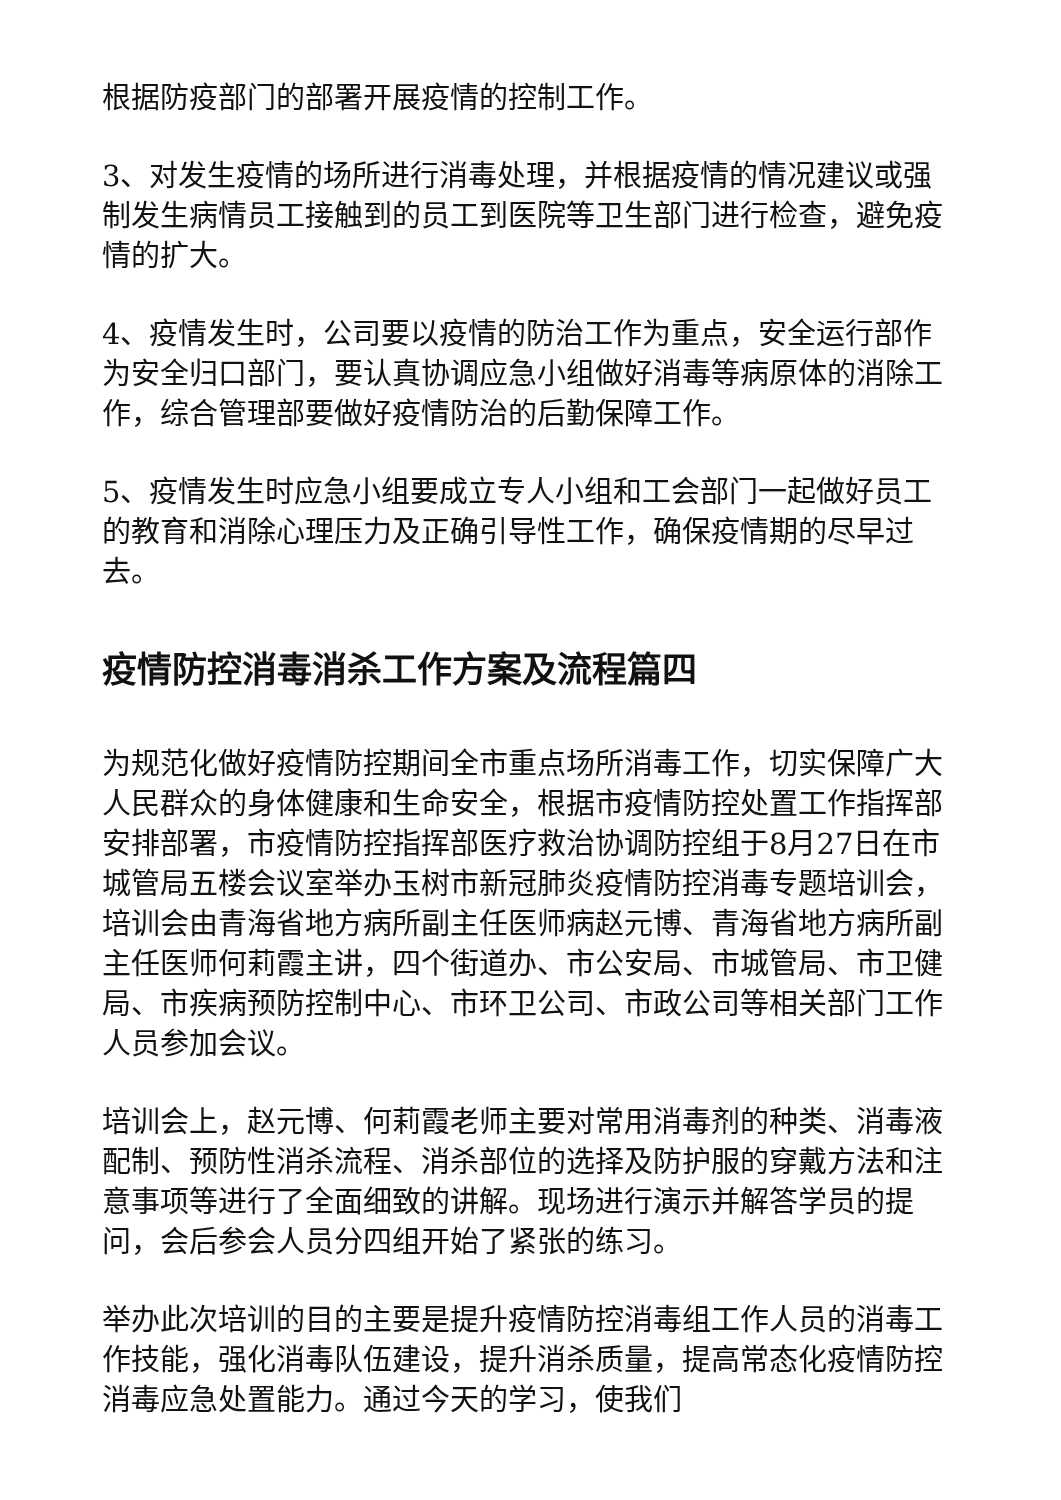根据防疫部门的部署开展疫情的控制工作。
3、对发生疫情的场所进行消毒处理，并根据疫情的情况建议或强制发生病情员工接触到的员工到医院等卫生部门进行检查，避免疫情的扩大。
4、疫情发生时，公司要以疫情的防治工作为重点，安全运行部作为安全归口部门，要认真协调应急小组做好消毒等病原体的消除工作，综合管理部要做好疫情防治的后勤保障工作。
5、疫情发生时应急小组要成立专人小组和工会部门一起做好员工的教育和消除心理压力及正确引导性工作，确保疫情期的尽早过去。
疫情防控消毒消杀工作方案及流程篇四
为规范化做好疫情防控期间全市重点场所消毒工作，切实保障广大人民群众的身体健康和生命安全，根据市疫情防控处置工作指挥部安排部署，市疫情防控指挥部医疗救治协调防控组于8月27日在市城管局五楼会议室举办玉树市新冠肺炎疫情防控消毒专题培训会，培训会由青海省地方病所副主任医师病赵元博、青海省地方病所副主任医师何莉霞主讲，四个街道办、市公安局、市城管局、市卫健局、市疾病预防控制中心、市环卫公司、市政公司等相关部门工作人员参加会议。
培训会上，赵元博、何莉霞老师主要对常用消毒剂的种类、消毒液配制、预防性消杀流程、消杀部位的选择及防护服的穿戴方法和注意事项等进行了全面细致的讲解。现场进行演示并解答学员的提问，会后参会人员分四组开始了紧张的练习。
举办此次培训的目的主要是提升疫情防控消毒组工作人员的消毒工作技能，强化消毒队伍建设，提升消杀质量，提高常态化疫情防控消毒应急处置能力。通过今天的学习，使我们